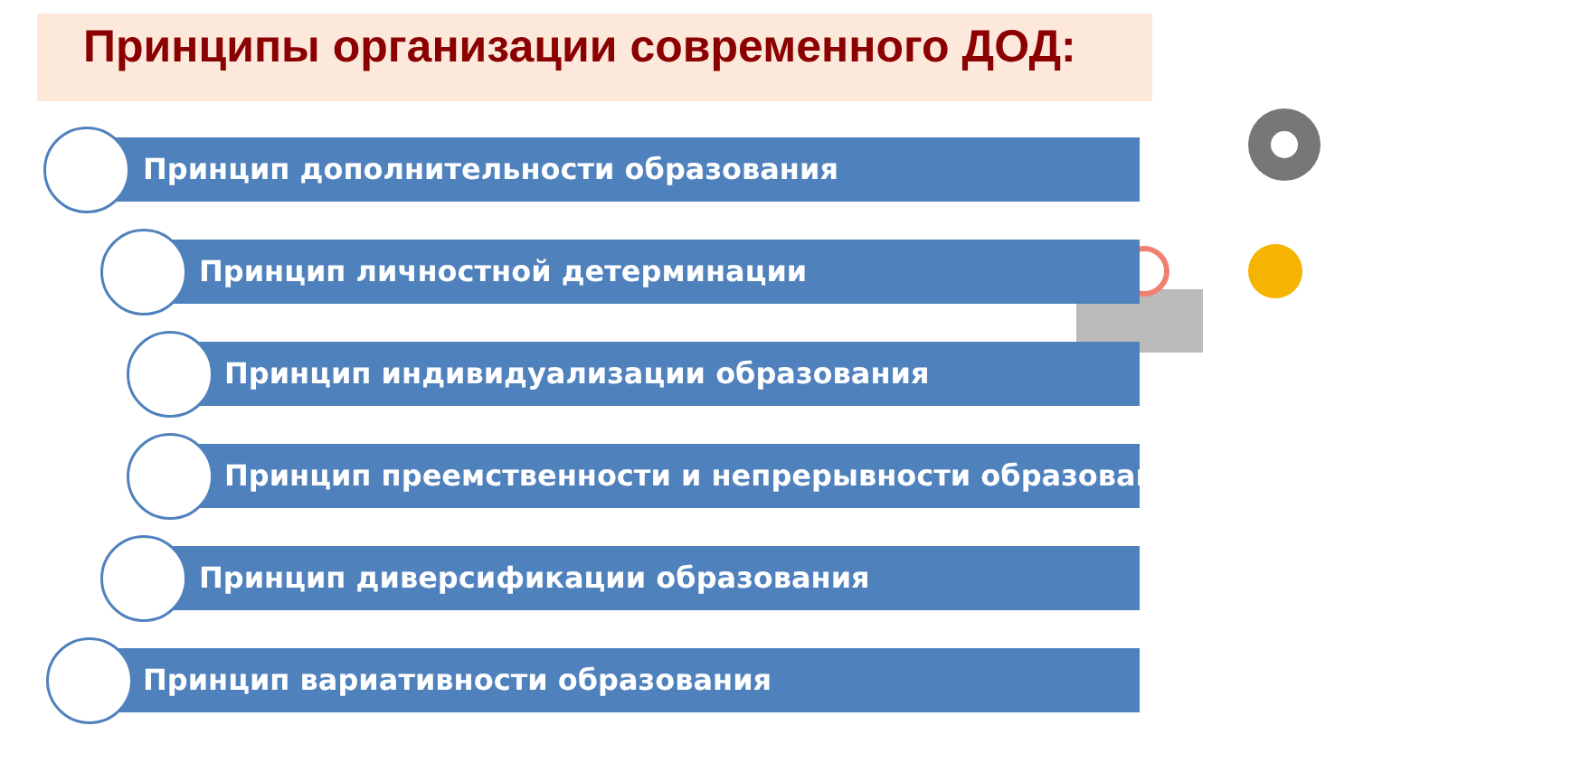Принципы организации современного ДОД:
Принцип дополнительности образования
Принцип личностной детерминации
Принцип индивидуализации образования
Принцип преемственности и непрерывности образования
Принцип диверсификации образования
Принцип вариативности образования